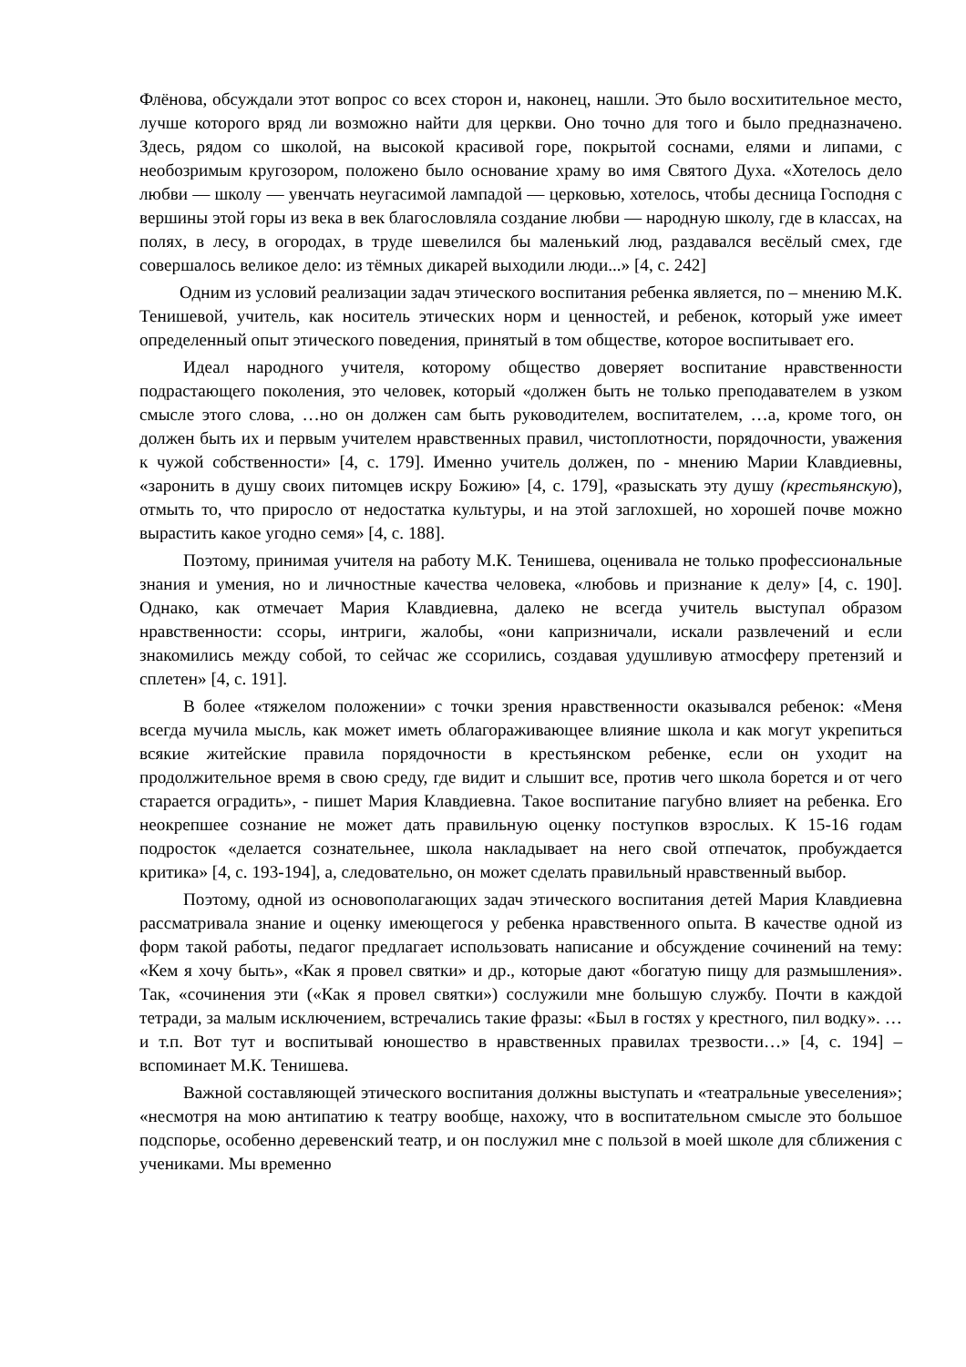Флёнова, обсуждали этот вопрос со всех сторон и, наконец, нашли. Это было восхитительное место, лучше которого вряд ли возможно найти для церкви. Оно точно для того и было предназначено. Здесь, рядом со школой, на высокой красивой горе, покрытой соснами, елями и липами, с необозримым кругозором, положено было основание храму во имя Святого Духа. «Хотелось дело любви — школу — увенчать неугасимой лампадой — церковью, хотелось, чтобы десница Господня с вершины этой горы из века в век благословляла создание любви — народную школу, где в классах, на полях, в лесу, в огородах, в труде шевелился бы маленький люд, раздавался весёлый смех, где совершалось великое дело: из тёмных дикарей выходили люди...» [4, с. 242]
Одним из условий реализации задач этического воспитания ребенка является, по – мнению М.К. Тенишевой, учитель, как носитель этических норм и ценностей, и ребенок, который уже имеет определенный опыт этического поведения, принятый в том обществе, которое воспитывает его.
Идеал народного учителя, которому общество доверяет воспитание нравственности подрастающего поколения, это человек, который «должен быть не только преподавателем в узком смысле этого слова, …но он должен сам быть руководителем, воспитателем, …а, кроме того, он должен быть их и первым учителем нравственных правил, чистоплотности, порядочности, уважения к чужой собственности» [4, с. 179]. Именно учитель должен, по - мнению Марии Клавдиевны, «заронить в душу своих питомцев искру Божию» [4, с. 179], «разыскать эту душу (крестьянскую), отмыть то, что приросло от недостатка культуры, и на этой заглохшей, но хорошей почве можно вырастить какое угодно семя» [4, с. 188].
Поэтому, принимая учителя на работу М.К. Тенишева, оценивала не только профессиональные знания и умения, но и личностные качества человека, «любовь и признание к делу» [4, с. 190]. Однако, как отмечает Мария Клавдиевна, далеко не всегда учитель выступал образом нравственности: ссоры, интриги, жалобы, «они капризничали, искали развлечений и если знакомились между собой, то сейчас же ссорились, создавая удушливую атмосферу претензий и сплетен» [4, с. 191].
В более «тяжелом положении» с точки зрения нравственности оказывался ребенок: «Меня всегда мучила мысль, как может иметь облагораживающее влияние школа и как могут укрепиться всякие житейские правила порядочности в крестьянском ребенке, если он уходит на продолжительное время в свою среду, где видит и слышит все, против чего школа борется и от чего старается оградить», - пишет Мария Клавдиевна. Такое воспитание пагубно влияет на ребенка. Его неокрепшее сознание не может дать правильную оценку поступков взрослых. К 15-16 годам подросток «делается сознательнее, школа накладывает на него свой отпечаток, пробуждается критика» [4, с. 193-194], а, следовательно, он может сделать правильный нравственный выбор.
Поэтому, одной из основополагающих задач этического воспитания детей Мария Клавдиевна рассматривала знание и оценку имеющегося у ребенка нравственного опыта. В качестве одной из форм такой работы, педагог предлагает использовать написание и обсуждение сочинений на тему: «Кем я хочу быть», «Как я провел святки» и др., которые дают «богатую пищу для размышления». Так, «сочинения эти («Как я провел святки») сослужили мне большую службу. Почти в каждой тетради, за малым исключением, встречались такие фразы: «Был в гостях у крестного, пил водку». … и т.п. Вот тут и воспитывай юношество в нравственных правилах трезвости…» [4, с. 194] – вспоминает М.К. Тенишева.
Важной составляющей этического воспитания должны выступать и «театральные увеселения»; «несмотря на мою антипатию к театру вообще, нахожу, что в воспитательном смысле это большое подспорье, особенно деревенский театр, и он послужил мне с пользой в моей школе для сближения с учениками. Мы временно